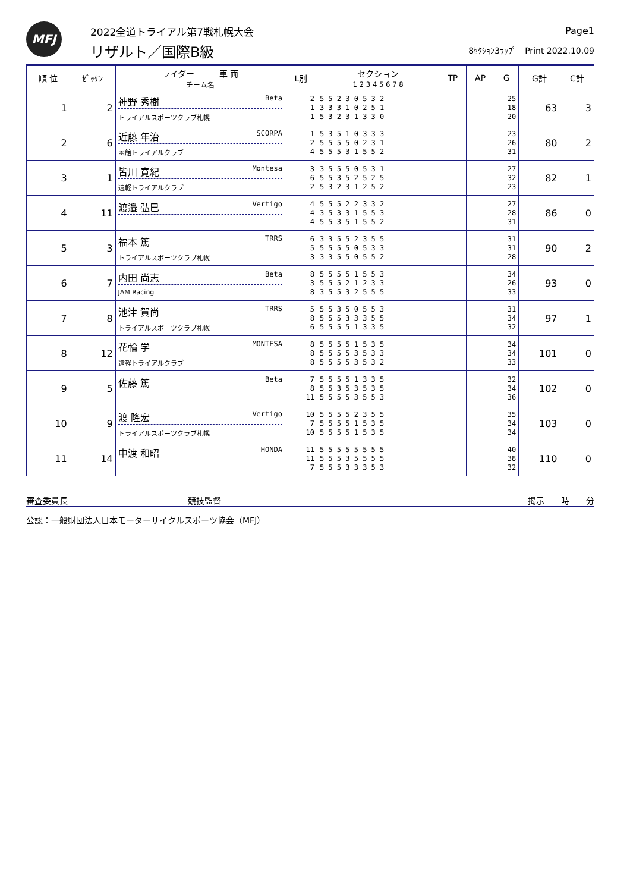MFJ 2022全道トライアル第7戦札幌大会
リザルト／国際B級
Page1
8ｾｸｼｮﾝ3ﾗｯﾌﾟ　Print 2022.10.09
| 順 位 | ｾﾞｯｹﾝ | ライダー 車 両 チーム名 | L別 | セクション 1 2 3 4 5 6 7 8 | TP | AP | G | G計 | C計 |
| --- | --- | --- | --- | --- | --- | --- | --- | --- | --- |
| 1 | 2 | 神野 秀樹 Beta トライアルスポーツクラブ札幌 | 2 1 1 | 5 5 2 3 0 5 3 2 3 3 3 1 0 2 5 1 5 3 2 3 1 3 3 0 | | | 25 18 20 | 63 | 3 |
| 2 | 6 | 近藤 年治 SCORPA 函館トライアルクラブ | 1 2 4 | 5 3 5 1 0 3 3 3 5 5 5 5 0 2 3 1 5 5 5 3 1 5 5 2 | | | 23 26 31 | 80 | 2 |
| 3 | 1 | 皆川 寛紀 Montesa 遠軽トライアルクラブ | 3 6 2 | 3 5 5 5 0 5 3 1 5 5 3 5 2 5 2 5 5 3 2 3 1 2 5 2 | | | 27 32 23 | 82 | 1 |
| 4 | 11 | 渡邉 弘巳 Vertigo | 4 4 4 | 5 5 5 2 2 3 3 2 3 5 3 3 1 5 5 3 5 5 3 5 1 5 5 2 | | | 27 28 31 | 86 | 0 |
| 5 | 3 | 福本 篤 TRRS トライアルスポーツクラブ札幌 | 6 5 3 | 3 3 5 5 2 3 5 5 5 5 5 5 0 5 3 3 3 3 5 5 0 5 5 2 | | | 31 31 28 | 90 | 2 |
| 6 | 7 | 内田 尚志 Beta JAM Racing | 8 3 8 | 5 5 5 5 1 5 5 3 5 5 5 2 1 2 3 3 3 5 5 3 2 5 5 5 | | | 34 26 33 | 93 | 0 |
| 7 | 8 | 池津 賀尚 TRRS トライアルスポーツクラブ札幌 | 5 8 6 | 5 5 3 5 0 5 5 3 5 5 5 3 3 3 5 5 5 5 5 5 1 3 3 5 | | | 31 34 32 | 97 | 1 |
| 8 | 12 | 花輪 学 MONTESA 遠軽トライアルクラブ | 8 8 8 | 5 5 5 5 1 5 3 5 5 5 5 5 3 5 3 3 5 5 5 5 3 5 3 2 | | | 34 34 33 | 101 | 0 |
| 9 | 5 | 佐藤 篤 Beta | 7 8 11 | 5 5 5 5 1 3 3 5 5 5 3 5 3 5 3 5 5 5 5 5 3 5 5 3 | | | 32 34 36 | 102 | 0 |
| 10 | 9 | 渡 隆宏 Vertigo トライアルスポーツクラブ札幌 | 10 7 10 | 5 5 5 5 2 3 5 5 5 5 5 5 1 5 3 5 5 5 5 5 1 5 3 5 | | | 35 34 34 | 103 | 0 |
| 11 | 14 | 中渡 和昭 HONDA | 11 11 7 | 5 5 5 5 5 5 5 5 5 5 5 3 5 5 5 5 5 5 5 3 3 3 5 3 | | | 40 38 32 | 110 | 0 |
審査委員長 競技監督 掲示　　時　　分
公認：一般財団法人日本モーターサイクルスポーツ協会（MFJ）